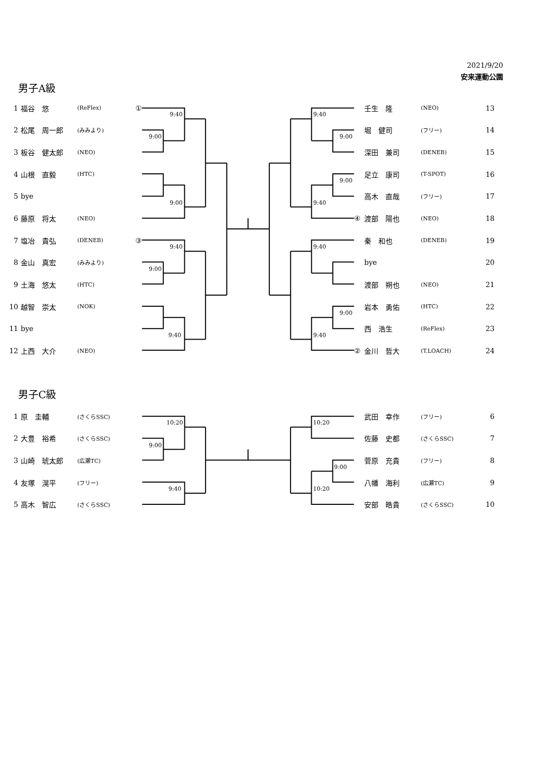2021/9/20
安来運動公園
男子A級
| 1 | 福谷 悠 | (ReFlex) | ① |
| 2 | 松尾 周一郎 | (みみより) | |
| 3 | 板谷 健太郎 | (NEO) | |
| 4 | 山根 直毅 | (HTC) | |
| 5 | bye | | |
| 6 | 藤原 将太 | (NEO) | |
| 7 | 塩冶 貴弘 | (DENEB) | ③ |
| 8 | 金山 真宏 | (みみより) | |
| 9 | 土海 悠太 | (HTC) | |
| 10 | 越智 崇太 | (NOK) | |
| 11 | bye | | |
| 12 | 上西 大介 | (NEO) | |
9:40
9:00
9:00
9:40
9:00
9:40
9:40
9:00
9:00
9:40
9:40
9:00
9:40
| | 壬生 隆 | (NEO) | 13 |
| | 堀 健司 | (フリー) | 14 |
| | 深田 兼司 | (DENEB) | 15 |
| | 足立 康司 | (T-SPOT) | 16 |
| | 高木 直哉 | (フリー) | 17 |
| ④ | 渡部 陽也 | (NEO) | 18 |
| | 秦 和也 | (DENEB) | 19 |
| | bye | | 20 |
| | 渡部 朔也 | (NEO) | 21 |
| | 岩本 勇佑 | (HTC) | 22 |
| | 西 浩生 | (ReFlex) | 23 |
| ② | 金川 哲大 | (T.LOACH) | 24 |
男子C級
| 1 | 原 圭輔 | (さくらSSC) | |
| 2 | 大豊 裕希 | (さくらSSC) | |
| 3 | 山崎 琥太郎 | (広瀬TC) | |
| 4 | 友塚 滉平 | (フリー) | |
| 5 | 高木 智広 | (さくらSSC) | |
10:20
9:00
9:40
10:20
9:00
10:20
| | 武田 幸作 | (フリー) | 6 |
| | 佐藤 史都 | (さくらSSC) | 7 |
| | 菅原 充貴 | (フリー) | 8 |
| | 八幡 海利 | (広瀬TC) | 9 |
| | 安部 皓貴 | (さくらSSC) | 10 |